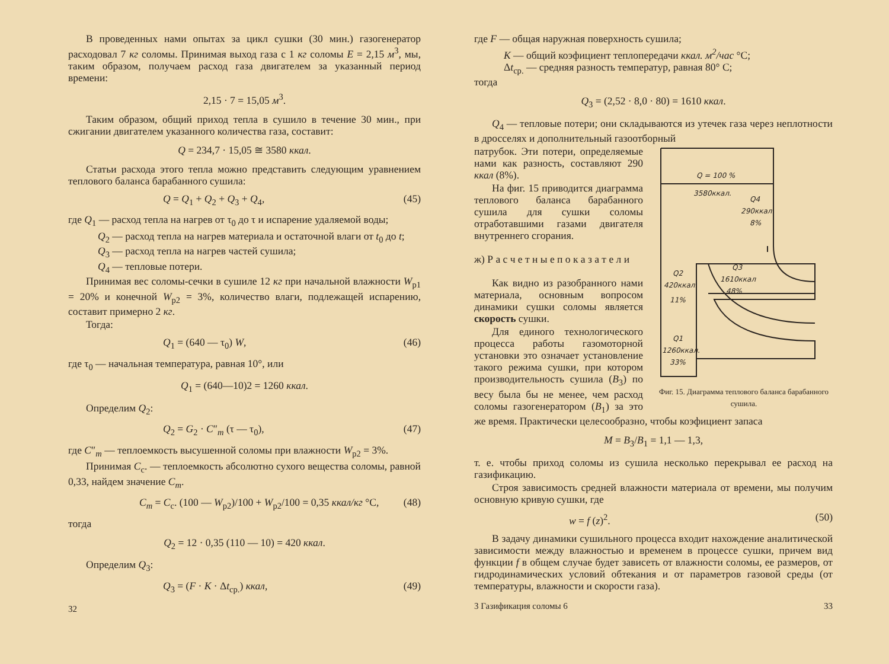В проведенных нами опытах за цикл сушки (30 мин.) газогенератор расходовал 7 кг соломы. Принимая выход газа с 1 кг соломы E = 2,15 м<sup>3</sup>, мы, таким образом, получаем расход газа двигателем за указанный период времени:
2,15 · 7 = 15,05 м<sup>3</sup>.
Таким образом, общий приход тепла в сушило в течение 30 мин., при сжигании двигателем указанного количества газа, составит:
Q = 234,7 · 15,05 ≅ 3580 ккал.
Статьи расхода этого тепла можно представить следующим уравнением теплового баланса барабанного сушила:
Q = Q<sub>1</sub> + Q<sub>2</sub> + Q<sub>3</sub> + Q<sub>4</sub>, (45)
где Q<sub>1</sub> — расход тепла на нагрев от τ<sub>0</sub> до τ и испарение удаляемой воды;
Q<sub>2</sub> — расход тепла на нагрев материала и остаточной влаги от t<sub>0</sub> до t;
Q<sub>3</sub> — расход тепла на нагрев частей сушила;
Q<sub>4</sub> — тепловые потери.
Принимая вес соломы-сечки в сушиле 12 кг при начальной влажности W<sub>p1</sub> = 20% и конечной W<sub>p2</sub> = 3%, количество влаги, подлежащей испарению, составит примерно 2 кг.
Тогда:
Q<sub>1</sub> = (640 — τ<sub>0</sub>) W, (46)
где τ<sub>0</sub> — начальная температура, равная 10°, или
Q<sub>1</sub> = (640—10)2 = 1260 ккал.
Определим Q<sub>2</sub>:
Q<sub>2</sub> = G<sub>2</sub> · C″<sub>m</sub> (τ — τ<sub>0</sub>), (47)
где C″<sub>m</sub> — теплоемкость высушенной соломы при влажности W<sub>p2</sub> = 3%.
Принимая C<sub>c</sub>. — теплоемкость абсолютно сухого вещества соломы, равной 0,33, найдем значение C<sub>m</sub>.
C<sub>m</sub> = C<sub>c</sub>. (100 — W<sub>p2</sub>)/100 + W<sub>p2</sub>/100 = 0,35 ккал/кг °C, (48)
тогда
Q<sub>2</sub> = 12 · 0,35 (110 — 10) = 420 ккал.
Определим Q<sub>3</sub>:
Q<sub>3</sub> = (F · K · Δt<sub>ср.</sub>) ккал, (49)
32
где F — общая наружная поверхность сушила;
K — общий коэфициент теплопередачи ккал. м<sup>2</sup>/час °C;
Δt<sub>ср.</sub> — средняя разность температур, равная 80° C;
тогда
Q<sub>3</sub> = (2,52 · 8,0 · 80) = 1610 ккал.
Q<sub>4</sub> — тепловые потери; они складываются из утечек газа через неплотности в дросселях и дополнительный газоотборный
Q = 100 %
3580ккал.
Q4
290ккал.
8%
Q3
1610ккал
48%
Q2
420ккал.
11%
Q1
1260ккал.
33%
Фиг. 15. Диаграмма теплового баланса барабанного сушила.
патрубок. Эти потери, определяемые нами как разность, составляют 290 ккал (8%).
На фиг. 15 приводится диаграмма теплового баланса барабанного сушила для сушки соломы отработавшими газами двигателя внутреннего сгорания.
ж) Р а с ч е т н ы е п о к а з а т е л и
Как видно из разобранного нами материала, основным вопросом динамики сушки соломы является скорость сушки.
Для единого технологического процесса работы газомоторной установки это означает установление такого режима сушки, при котором производительность сушила (B<sub>3</sub>) по весу была бы не менее, чем расход соломы газогенератором (B<sub>1</sub>) за это же время. Практически целесообразно, чтобы коэфициент запаса
M = B<sub>3</sub>/B<sub>1</sub> = 1,1 — 1,3,
т. е. чтобы приход соломы из сушила несколько перекрывал ее расход на газификацию.
Строя зависимость средней влажности материала от времени, мы получим основную кривую сушки, где
w = f (z)<sup>2</sup>. (50)
В задачу динамики сушильного процесса входит нахождение аналитической зависимости между влажностью и временем в процессе сушки, причем вид функции f в общем случае будет зависеть от влажности соломы, ее размеров, от гидродинамических условий обтекания и от параметров газовой среды (от температуры, влажности и скорости газа).
3 Газификация соломы 6 33